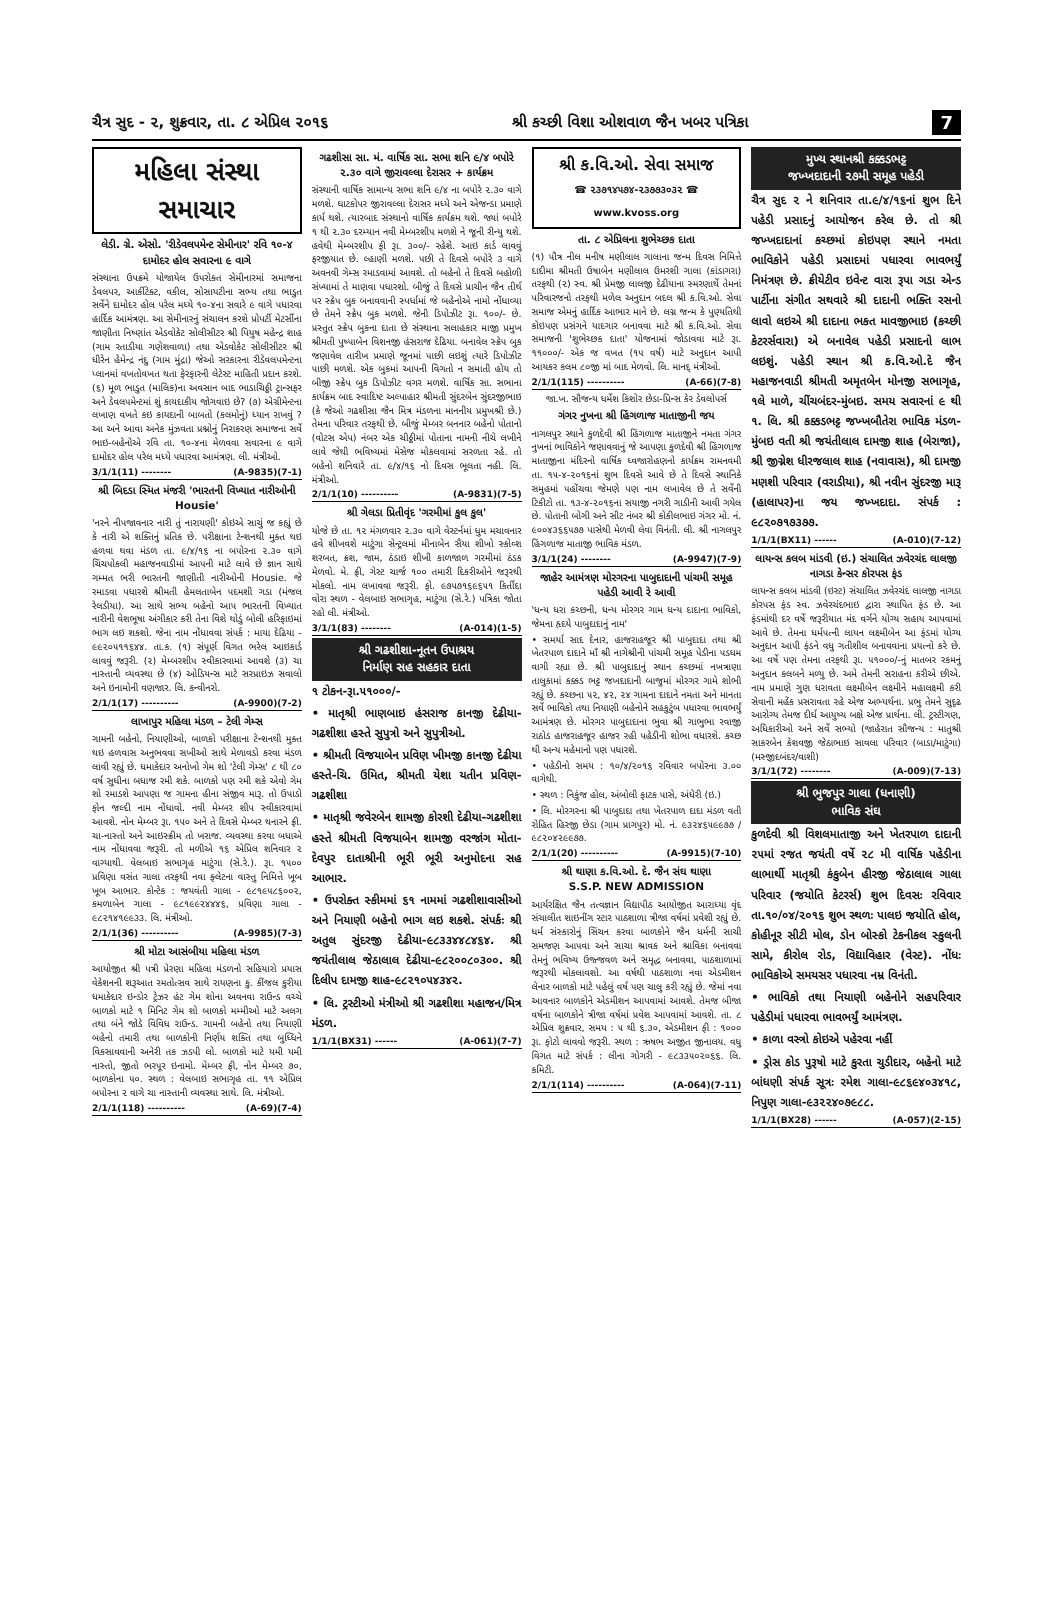ચૈત્ર સુદ - ૨, શુક્રવાર, તા. ૮ એપ્રિલ ૨૦૧૬ શ્રી કચ્છી વિશા ઓશવાળ જૈન ખબર પત્રિકા 7
મહિલા સંસ્થા સમાચાર
લેડી. ગ્રે. એસો. 'રીડેવલપમેન્ટ સેમીનાર' રવિ ૧૦-૪ દામોદર હોલ સવારના ૯ વાગે
સંસ્થાના ઉપક્રમે યોજાયેલ ઉપરોક્ત સેમીનારમાં સમાજના ડેવલપર, આર્કીટેક્ટ, વકીલ, સોસાયટીના સભ્ય તથા ભાડુત સર્વેને દામોદર હોલ પરેલ મધ્યે ૧૦-૪ના સવારે ૯ વાગે પધારવા હાર્દિક આમંત્રણ. આ સેમીનારનું સંચાલન કરશે પ્રોપર્ટી મેટર્સીના જાણીતા નિષ્ણાંત એડવોકેટ સોલીસીટર શ્રી પિયુષ મહેન્દ્ર શાહ (ગામ રતાડીયા ગણેશવાળા) તથા એડવોકેટ સોલીસીટર શ્રી ધીરેન હેમેન્દ્ર નંદુ (ગામ મુંદ્રા) જેઓ સરકારના રીડેવલપમેન્ટના પ્લાનમાં વખતોવખત થતા ફેરફારની લેટેસ્ટ માહિતી પ્રદાન કરશે. (૬) મૂળ ભાડુત (માલિક)ના અવસાન બાદ ભાડાચિઠ્ઠી ટ્રાન્સફર અને ડેવલપમેન્ટમાં શું કાયદાકીય જોગવાઇ છે? (૭) એગ્રીમેન્ટના લખાણ વખતે કઇ કાયદાની બાબતો (કલમોનું) ધ્યાન રાખવું ? આ અને આવા અનેક મુંઝવતા પ્રશ્નોનું નિરાકરણ સમાજના સર્વે ભાઇ-બહેનોએ રવિ તા. ૧૦-૪ના મેળવવા સવારના ૯ વાગે દામોદર હોલ પરેલ મધ્યે પધારવા આમંત્રણ. લી. મંત્રીઓ.
3/1/1(11) -------- (A-9835)(7-1)
શ્રી બિદડા સ્મિત મંજરી 'ભારતની વિખ્યાત નારીઓની Housie'
'નરને નીપજાવનાર નારી તું નારાયણી' કોઇએ સાચું જ કહ્યું છે કે નારી એ શક્તિનું પ્રતિક છે. પરીક્ષાના ટેન્શનથી મુક્ત થઇ હળવા થવા મંડળ તા. ૯/૪/૧૬ ના બપોરના ૨.૩૦ વાગે ચિંચપોકલી મહાજનવાડીમાં આપની માટે લાવે છે જ્ઞાન સાથે ગમ્મત ભરી ભારતની જાણીતી નારીઓની Housie. જે રમાડવા પધારશે શ્રીમતી હેમલતાબેન પદમશી ગડા (મંજલ રેલડીયા). આ સાથે સભ્ય બહેનો આપ ભારતની વિખ્યાત નારીની વેશભૂષા અંગીકાર કરી તેના વિશે થોડું બોલી હરિફાઇમાં ભાગ લઇ શકશો. જેના નામ નોંધાવવા સંપર્ક : માયા દેઢિયા - ૯૯૨૦૫૧૧૬૪૪. તા.ક. (૧) સંપૂર્ણ વિગત ભરેલ આઇકાર્ડ લાવવું જરૂરી. (૨) મેમ્બરશીપ સ્વીકારવામાં આવશે (૩) ચા નાસ્તાની વ્યવસ્થા છે (૪) ઓડિયન્સ માટે સરપ્રાઇઝ સવાલો અને ઇનામોની વણજાર. લિ. કન્વીનરો.
2/1/1(17) ---------- (A-9900)(7-2)
લાખાપુર મહિલા મંડળ – ટેલી ગેમ્સ
ગામની બહેનો, નિયાણીઓ, બાળકો પરીક્ષાના ટેન્શનથી મુક્ત થઇ હળવાસ અનુભવવા સખીઓ સાથે મેળાવડો કરવા મંડળ લાવી રહ્યું છે. ધમાકેદાર અનોખો ગેમ શો 'ટેલી ગેમ્સ' ૮ થી ૮૦ વર્ષ સુધીના બધાજ રમી શકે. બાળકો પણ રમી શકે એવો ગેમ શો રમાડશે આપણા જ ગામના હીના સંજીવ મારૂ. તો ઉપાડો ફોન જલ્દી નામ નોંધાવો. નવી મેમ્બર શીપ સ્વીકારવામાં આવશે. નોન મેમ્બર રૂા. ૧૫૦ અને તે દિવસે મેમ્બર થનારને ફ્રી. ચા-નાસ્તો અને આઇસ્ક્રીમ તો ખરાજ. વ્યવસ્થા કરવા બધાએ નામ નોંધાવવા જરૂરી. તો મળીએ ૧૬ એપ્રિલ શનિવાર ૨ વાગ્યાથી. વેલબાઇ સભાગૃહ માટુંગા (સે.રે.). રૂા. ૧૫૦૦ પ્રવિણા વસંત ગાલા તરફથી નવા ફ્લેટના વાસ્તુ નિમિત્તે ખૂબ ખૂબ આભાર. કોન્ટેક : જયવંતી ગાલા - ૯૮૧૯૫૮૬૦૦૨, કમળાબેન ગાલા - ૯૮૧૯૯૨૪૪૪૬, પ્રવિણા ગાલા - ૯૮૨૧૪૧૯૯૩૩. લિ. મંત્રીઓ.
2/1/1(36) ---------- (A-9985)(7-3)
શ્રી મોટા આસંબીયા મહિલા મંડળ
આયોજીત શ્રી પત્રી પ્રેરણા મહિલા મંડળનો સહિયારો પ્રયાસ વેકેશનની શરૂઆત રમતોત્સવ સાથે રાયણના કુ. કીંજલ કુરીયા ધમાકેદાર ઇન્ડોર ટ્રેઝર હંટ ગેમ શોના અવનવા રાઉન્ડ વચ્ચે બાળકો માટે ૧ મિનિટ ગેમ શો બાળકો મમ્મીઓ માટે અલગ તથા બંને જોડે વિવિધ રાઉન્ડ. ગામની બહેનો તથા નિયાણી બહેનો તમારી તથા બાળકોની નિર્ણય શક્તિ તથા બુધ્ધિને વિકસાવવાની અનેરી તક ઝડપી લો. બાળકો માટે યમી યમી નાસ્તો, જીતો ભરપૂર ઇનામો. મેમ્બર ફ્રી, નોન મેમ્બર ૭૦, બાળકોના ૫૦. સ્થળ : વેલબાઇ સભાગૃહ તા. ૧૧ એપ્રિલ બપોરના ૨ વાગે ચા નાસ્તાની વ્યવસ્થા સાથે. લિ. મંત્રીઓ.
2/1/1(118) ---------- (A-69)(7-4)
ગઢશીસા સા. મં. વાર્ષિક સા. સભા શનિ ૯/૪ બપોરે ૨.૩૦ વાગે જીરાવલ્લા દેરાસર + કાર્યક્રમ
સંસ્થાની વાર્ષિક સામાન્ય સભા શનિ ૯/૪ ના બપોરે ૨.૩૦ વાગે મળશે. ઘાટકોપર જીરાવલ્લા દેરાસર મધ્યે અને એજન્ડા પ્રમાણે કાર્ય થશે. ત્યારબાદ સંસ્થાનો વાર્ષિક કાર્યક્રમ થશે. જ્યાં બપોરે ૧ થી ૨.૩૦ દરમ્યાન નવી મેમ્બરશીપ મળશે ને જૂની રીન્યુ થશે. હવેથી મેમ્બરશીપ ફી રૂા. ૩૦૦/- રહેશે. આઇ કાર્ડ લાવવું ફરજીયાત છે. લ્હાણી મળશે. પછી તે દિવસે બપોરે ૩ વાગે અવનવી ગેમ્સ રમાડવામાં આવશે. તો બહેનો તે દિવસે બહોળી સંખ્યામાં તે માણવા પધારશો. બીજું તે દિવસે પ્રાચીન જૈન તીર્થ પર સ્ક્રેપ બુક બનાવવાની સ્પર્ધામાં જે બહેનોએ નામો નોંધાવ્યા છે તેમને સ્ક્રેપ બુક મળશે. જેની ડિપોઝીટ રૂા. ૧૦૦/- છે. પ્રસ્તુત સ્ક્રેપ બુકના દાતા છે સંસ્થાના સલાહકાર માજી પ્રમુખ શ્રીમતી પુષ્પાબેન વિશનજી હંસરાજ દેઢિયા. બનાવેલ સ્ક્રેપ બુક જણાવેલ તારીખ પ્રમાણે જૂનમાં પાછી લઇશું ત્યારે ડિપોઝીટ પાછી મળશે. એક બુકમાં આપની વિગતો ન સમાતી હોય તો બીજી સ્ક્રેપ બુક ડિપોઝીટ વગર મળશે. વાર્ષિક સા. સભાના કાર્યક્રમ બાદ સ્વાદિષ્ટ અલ્પાહાર શ્રીમતી સુંદરબેન સુંદરજીભાઇ (કે જેઓ ગઢશીસા જૈન મિત્ર મંડળના માનનીય પ્રમુખશ્રી છે.) તેમના પરિવાર તરફથી છે. બીજું મેમ્બર બનનાર બહેનો પોતાનો (વોટસ એપ) નંબર એક ચીઠ્ઠીમાં પોતાના નામની નીચે લખીને લાવે જેથી ભવિષ્યમાં મેસેજ મોકલવામાં સરળતા રહે. તો બહેનો શનિવારે તા. ૯/૪/૧૬ નો દિવસ ભૂલતા નહી. લિ. મંત્રીઓ.
2/1/1(10) ---------- (A-9831)(7-5)
શ્રી ગેલડા પ્રિતીવૃંદ 'ગરમીમાં કુલ કુલ'
યોજે છે તા. ૧૨ મંગળવાર ૨.૩૦ વાગે વેસ્ટર્નમાં ધુમ મચાવનાર હવે શીખવશે માટુંગા સેન્ટ્રલમાં મીનાબેન સૈયા શીખો સ્કોવ્શ શરબત, ક્રશ, જામ, ઠંડાઇ શીખી કાળજાળ ગરમીમાં ઠંડક મેળવો. મે. ફ્રી, ગેસ્ટ ચાર્જ ૧૦૦ તમારી દિકરીઓને જરૂરથી મોકલો. નામ લખાવવા જરૂરી. ફો. ૯૭૫૭૧૬૯૬૫૧ કિર્તીદા વોરા સ્થળ - વેલબાઇ સભાગૃહ, માટુંગા (સે.રે.) પત્રિકા જોતા રહો લી. મંત્રીઓ.
3/1/1(83) -------- (A-014)(1-5)
શ્રી ગઢશીશા-નૂતન ઉપાશ્રય
નિર્માણ સહ સહકાર દાતા
૧ ટોકન-રૂા.૫૧૦૦૦/-
• માતૃશ્રી ભાણબાઇ હંસરાજ કાનજી દેઢીયા-ગઢશીશા હસ્તે સુપુત્રો અને સુપુત્રીઓ.
• શ્રીમતી વિજયાબેન પ્રવિણ ખીમજી કાનજી દેઢીયા હસ્તે-ચિ. ઉમિત, શ્રીમતી યેશા યતીન પ્રવિણ-ગઢશીશા
• માતૃશ્રી જવેરબેન શામજી કોરશી દેઢીયા-ગઢશીશા હસ્તે શ્રીમતી વિજયાબેન શામજી વરજાંગ મોતા-દેવપુર દાતાશ્રીની ભૂરી ભૂરી અનુમોદના સહ આભાર.
• ઉપરોક્ત સ્કીમમાં ૬૧ નામમાં ગઢશીશાવાસીઓ અને નિયાણી બહેનો ભાગ લઇ શકશે. સંપર્કઃ શ્રી અતુલ સુંદરજી દેઢીયા-૯૮૩૩૪૪૮૪૬૪. શ્રી જયંતીલાલ જેઠાલાલ દેઢીયા-૯૮૨૦૦૮૦૩૦૦. શ્રી દિલીપ દામજી શાહ-૯૮૨૧૦૫૪૩૪૨.
• લિ. ટ્રસ્ટીઓ મંત્રીઓ શ્રી ગઢશીશા મહાજન/મિત્ર મંડળ.
1/1/1(BX31) ------ (A-061)(7-7)
શ્રી ક.વિ.ઓ. સેવા સમાજ
☎ ૨૩૭૧૪૫૭૪-૨૩૭૭૩૦૩૨ ☎ www.kvoss.org
તા. ૮ એપ્રિલના શુભેચ્છક દાતા
(૧) પૌત્ર નીલ મનીષ મણીલાલ ગાલાના જન્મ દિવસ નિમિત્તે દાદીમા શ્રીમતી ઉષાબેન મણીલાલ ઉમરશી ગાલા (કાંડાગરા) તરફથી (૨) સ્વ. શ્રી પ્રેમજી લાલજી દેઢીયાના સ્મરણાર્થે તેમનાં પરિવારજનો તરફથી મળેલ અનુદાન બદલ શ્રી ક.વિ.ઓ. સેવા સમાજ એમનું હાર્દિક આભાર માને છે. લગ્ન જન્મ કે પુણ્યતિથી કોઇપણ પ્રસંગને યાદગાર બનાવવા માટે શ્રી ક.વિ.ઓ. સેવા સમાજની 'શુભેચ્છક દાતા' યોજનામાં જોડાવવા માટે રૂા. ૧૧૦૦૦/- એક જ વખત (૧૫ વર્ષ) માટે અનુદાન આપી આયકર કલમ ૮૦જી માં બાદ મેળવો. લિ. માનદ્ મંત્રીઓ.
2/1/1(115) ---------- (A-66)(7-8)
જા.ખ. સૌજન્ય ધર્મેશ કિશોર છેડા-પ્રિન્સ કેર ડેવલોપર્સ
ગંગર નુખના શ્રી હિંગળાજ માતાજીની જય
નાગલપુર સ્થાને કુળદેવી શ્રી હિંગળાજ માતાજીને નમતા ગંગર નુખનાં ભાવિકોને જણાવવાનું જે આપણા કુળદેવી શ્રી હિંગળાજ માતાજીના મંદિરનો વાર્ષિક ધ્વજારોહણનો કાર્યક્રમ રામનવમી તા. ૧૫-૪-૨૦૧૬નાં શુભ દિવસે આવે છે તે દિવસે સ્થાનિકે સમુહમાં પહોંચવા જેમણે પણ નામ લખાવેલ છે તે સર્વેની ટિકીટો તા. ૧૩-૪-૨૦૧૬ના સયાજી નગરી ગાડીની આવી ગયેલ છે. પોતાની બોગી અને સીટ નંબર શ્રી કોકીલભાઇ ગંગર મો. નં. ૯૦૦૪૩૬૬૫૭૭ પાસેથી મેળવી લેવા વિનંતી. લી. શ્રી નાગલપુર હિંગળાજ માતાજી ભાવિક મંડળ.
3/1/1(24) -------- (A-9947)(7-9)
જાહેર આમંત્રણ મોરગરના પાબુદાદાની પાંચમી સમૂહ પહેડી આવી રે આવી
'ધન્ય ધરા કચ્છની, ધન્ય મોરગર ગામ ધન્ય દાદાના ભાવિકો, જેમના હૃદયે પાબુદાદાનું નામ'
• સમર્યા સાદ દેનાર, હાજરાહજૂર શ્રી પાબુદાદા તથા શ્રી ખેતરપાળ દાદાને માઁ શ્રી નાગેશ્રીની પાંચમી સમૂહ પેડીના પડઘમ વાગી રહ્યા છે. શ્રી પાબુદાદાનું સ્થાન કચ્છમાં નખત્રાણા તાલુકામાં કક્કડ ભટ્ટ જખદાદાની બાજુમાં મોરગર ગામે શોભી રહ્યું છે. કચ્છના ૫૨, ૪૨, ૨૪ ગામના દાદાને નમતા અને માનતા સર્વે ભાવિકો તથા નિયાણી બહેનોને સહકુટુંબ પધારવા ભાવભર્યું આમંત્રણ છે. મોરગર પાબુદાદાના ભુવા શ્રી ગાભુભા રવાજી રાઠોડ હાજરાહજૂર હાજર રહી પહેડીની શોભા વધારશે. કચ્છ થી અન્ય મહેમાનો પણ પધારશે.
• પહેડીનો સમય : ૧૦/૪/૨૦૧૬ રવિવાર બપોરના ૩.૦૦ વાગેથી.
• સ્થળ : નિકુંજ હોલ, અંબોલી ફાટક પાસે, અંધેરી (ઇ.)
• લિ. મોરગરના શ્રી પાબુદાદા તથા ખેતરપાળ દાદા મંડળ વતી રોહિત હિરજી છેડા (ગામ પ્રાગપુર) મો. નં. ૯૩૨૪૬૫૯૯૭૭ / ૯૮૨૦૪૨૯૯૭૭.
2/1/1(20) ---------- (A-9915)(7-10)
શ્રી થાણા ક.વિ.ઓ. દે. જૈન સંઘ થાણા
S.S.P. NEW ADMISSION
આર્યરક્ષિત જૈન તત્વજ્ઞાન વિદ્યાપીઠ આયોજીત આરાધ્યા વૃંદ સંચાલીત શાઇનીંગ સ્ટાર પાઠશાળા ત્રીજા વર્ષમાં પ્રવેશી રહ્યું છે. ધર્મ સંસ્કારોનું સિંચન કરવા બાળકોને જૈન ધર્મની સાચી સમજણ આપવા અને સાચા શ્રાવક અને શ્રાવિકા બનાવવા તેમનું ભવિષ્ય ઉજ્જવળ અને સમૃદ્ધ બનાવવા, પાઠશાળામાં જરૂરથી મોકલાવશો. આ વર્ષથી પાઠશાળા નવા એડમીશન લેનાર બાળકો માટે પહેલું વર્ષ પણ ચાલુ કરી રહ્યું છે. જેમાં નવા આવનાર બાળકોને એડમીશન આપવામાં આવશે. તેમજ બીજા વર્ષના બાળકોને ત્રીજા વર્ષમાં પ્રવેશ આપવામાં આવશે. તા. ૮ એપ્રિલ શુક્રવાર, સમય : ૫ થી ૬.૩૦, એડમીશન ફી : ૧૦૦૦ રૂા. ફોટો લાવવો જરૂરી. સ્થળ : ઋષભ અજીત જીનાલય. વધુ વિગત માટે સંપર્ક : લીના ગોગરી - ૯૮૩૩૫૦૨૦૬૬. લિ. કમિટી.
2/1/1(114) ---------- (A-064)(7-11)
મુખ્ય સ્થાનશ્રી કક્કડભટ્ટ
જખ્ખદાદાની ૨૭મી સમૂહ પહેડી
ચૈત્ર સુદ ૨ ને શનિવાર તા.૯/૪/૧૬નાં શુભ દિને પહેડી પ્રસાદનું આયોજન કરેલ છે. તો શ્રી જખ્ખદાદાનાં કચ્છમાં કોઇપણ સ્થાને નમતા ભાવિકોને પહેડી પ્રસાદમાં પધારવા ભાવભર્યું નિમંત્રણ છે. ક્રીયેટીવ ઇવેન્ટ વારા રૂપા ગડા એન્ડ પાર્ટીના સંગીત સથવારે શ્રી દાદાની ભક્તિ રસનો લાવો લઇએ શ્રી દાદાના ભકત માવજીભાઇ (કચ્છી કેટરર્સવારા) એ બનાવેલ પહેડી પ્રસાદનો લાભ લઇશું. પહેડી સ્થાન શ્રી ક.વિ.ઓ.દે જૈન મહાજનવાડી શ્રીમતી અમૃતબેન મોનજી સભાગૃહ, ૧લે માળે, ચીંચબંદર-મુંબઇ. સમય સવારનાં ૯ થી ૧. લિ. શ્રી કક્કડભટ્ટ જખ્ખબૌતેરા ભાવિક મંડળ-મુંબઇ વતી શ્રી જયંતીલાલ દામજી શાહ (બેરાજા), શ્રી જીગ્નેશ ધીરજલાલ શાહ (નવાવાસ), શ્રી દામજી મણશી પરિવાર (વરાડીયા), શ્રી નવીન સુંદરજી મારૂ (હાલાપર)ના જય જખ્ખદાદા. સંપર્ક : ૯૮૨૦૭૧૭૩૭૭.
1/1/1(BX11) ------ (A-010)(7-12)
લાયન્સ કલબ માંડવી (ઇ.) સંચાલિત ઝવેરચંદ લાલજી નાગડા કેન્સર કોરપસ ફંડ
લાયન્સ કલબ માંડવી (ઇસ્ટ) સંચાલિત ઝવેરચંદ લાલજી નાગડા કોરપસ ફંડ સ્વ. ઝવેરચંદભાઇ દ્વારા સ્થાપિત ફંડ છે. આ ફંડમાંથી દર વર્ષે જરૂરીયાત મંદ વર્ગને યોગ્ય સહાય આપવામાં આવે છે. તેમના ધર્મપત્ની લાયન લક્ષ્મીબેન આ ફંડમાં યોગ્ય અનુદાન આપી ફંડને વધુ ગતીશીલ બનાવવાના પ્રયત્નો કરે છે. આ વર્ષે પણ તેમના તરફથી રૂા. ૫૧૦૦૦/-નું માતબર રકમનું અનુદાન કલબને મળ્યુ છે. અમે તેમની સરાહના કરીએ છીએ. નામ પ્રમાણે ગુણ ધરાવતા લક્ષ્મીબેન લક્ષ્મીને મહાલક્ષ્મી કરી સેવાની મહેંક પ્રસરાવતા રહે એજ અભ્યર્થના. પ્રભુ તેમને સુદૃઢ આરોગ્ય તેમજ દીર્ઘ આયુષ્ય બક્ષે એજ પ્રાર્થના. લી. ટ્રસ્ટીગણ, અધિકારીઓ અને સર્વે સભ્યો (જાહેરાત સૌજન્ય : માતુશ્રી સાકરબેન કેશવજી જેઠાભાઇ સાવલા પરિવાર (બાડા/માટુંગા) (મસ્જીદબંદર/વાશી)
3/1/1(72) -------- (A-009)(7-13)
શ્રી ભુજપુર ગાલા (ધનાણી)
ભાવિક સંઘ
કુળદેવી શ્રી વિશલમાતાજી અને ખેતરપાળ દાદાની ૨૫માં રજત જયંતી વર્ષે ૨૮ મી વાર્ષિક પહેડીના લાભાર્થી માતૃશ્રી કંકુબેન હીરજી જેઠાલાલ ગાલા પરિવાર (જયોતિ કેટરર્સ) શુભ દિવસઃ રવિવાર તા.૧૦/૦૪/૨૦૧૬ શુભ સ્થળઃ પાલઇ જયોતિ હોલ, કોહીનૂર સીટી મોલ, ડોન બોસ્કો ટેકનીકલ સ્કુલની સામે, કીરોલ રોડ, વિદ્યાવિહાર (વેસ્ટ). નોંધઃ ભાવિકોએ સમયસર પધારવા નમ્ર વિનંતી.
• ભાવિકો તથા નિયાણી બહેનોને સહપરિવાર પહેડીમાં પધારવા ભાવભર્યું આમંત્રણ.
• કાળા વસ્ત્રો કોઇએ પહેરવા નહીં
• ડ્રોસ કોડ પુરૂષો માટે કુરતા ચુડીદાર, બહેનો માટે બાંધણી સંપર્ક સૂત્રઃ રમેશ ગાલા-૯૮૬૯૪૦૩૪૧૮, નિપુણ ગાલા-૯૩૨૨૪૦૭૯૮૮.
1/1/1(BX28) ------ (A-057)(2-15)